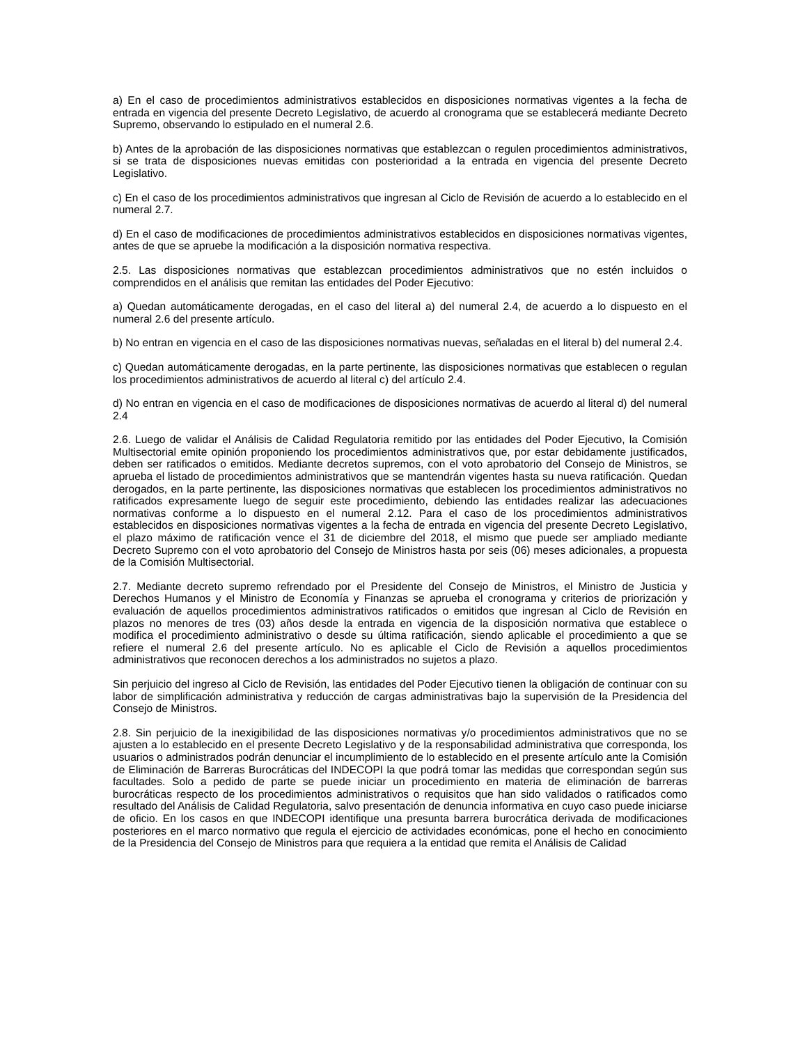a) En el caso de procedimientos administrativos establecidos en disposiciones normativas vigentes a la fecha de entrada en vigencia del presente Decreto Legislativo, de acuerdo al cronograma que se establecerá mediante Decreto Supremo, observando lo estipulado en el numeral 2.6.
b) Antes de la aprobación de las disposiciones normativas que establezcan o regulen procedimientos administrativos, si se trata de disposiciones nuevas emitidas con posterioridad a la entrada en vigencia del presente Decreto Legislativo.
c) En el caso de los procedimientos administrativos que ingresan al Ciclo de Revisión de acuerdo a lo establecido en el numeral 2.7.
d) En el caso de modificaciones de procedimientos administrativos establecidos en disposiciones normativas vigentes, antes de que se apruebe la modificación a la disposición normativa respectiva.
2.5. Las disposiciones normativas que establezcan procedimientos administrativos que no estén incluidos o comprendidos en el análisis que remitan las entidades del Poder Ejecutivo:
a) Quedan automáticamente derogadas, en el caso del literal a) del numeral 2.4, de acuerdo a lo dispuesto en el numeral 2.6 del presente artículo.
b) No entran en vigencia en el caso de las disposiciones normativas nuevas, señaladas en el literal b) del numeral 2.4.
c) Quedan automáticamente derogadas, en la parte pertinente, las disposiciones normativas que establecen o regulan los procedimientos administrativos de acuerdo al literal c) del artículo 2.4.
d) No entran en vigencia en el caso de modificaciones de disposiciones normativas de acuerdo al literal d) del numeral 2.4
2.6. Luego de validar el Análisis de Calidad Regulatoria remitido por las entidades del Poder Ejecutivo, la Comisión Multisectorial emite opinión proponiendo los procedimientos administrativos que, por estar debidamente justificados, deben ser ratificados o emitidos. Mediante decretos supremos, con el voto aprobatorio del Consejo de Ministros, se aprueba el listado de procedimientos administrativos que se mantendrán vigentes hasta su nueva ratificación. Quedan derogados, en la parte pertinente, las disposiciones normativas que establecen los procedimientos administrativos no ratificados expresamente luego de seguir este procedimiento, debiendo las entidades realizar las adecuaciones normativas conforme a lo dispuesto en el numeral 2.12. Para el caso de los procedimientos administrativos establecidos en disposiciones normativas vigentes a la fecha de entrada en vigencia del presente Decreto Legislativo, el plazo máximo de ratificación vence el 31 de diciembre del 2018, el mismo que puede ser ampliado mediante Decreto Supremo con el voto aprobatorio del Consejo de Ministros hasta por seis (06) meses adicionales, a propuesta de la Comisión Multisectorial.
2.7. Mediante decreto supremo refrendado por el Presidente del Consejo de Ministros, el Ministro de Justicia y Derechos Humanos y el Ministro de Economía y Finanzas se aprueba el cronograma y criterios de priorización y evaluación de aquellos procedimientos administrativos ratificados o emitidos que ingresan al Ciclo de Revisión en plazos no menores de tres (03) años desde la entrada en vigencia de la disposición normativa que establece o modifica el procedimiento administrativo o desde su última ratificación, siendo aplicable el procedimiento a que se refiere el numeral 2.6 del presente artículo. No es aplicable el Ciclo de Revisión a aquellos procedimientos administrativos que reconocen derechos a los administrados no sujetos a plazo.
Sin perjuicio del ingreso al Ciclo de Revisión, las entidades del Poder Ejecutivo tienen la obligación de continuar con su labor de simplificación administrativa y reducción de cargas administrativas bajo la supervisión de la Presidencia del Consejo de Ministros.
2.8. Sin perjuicio de la inexigibilidad de las disposiciones normativas y/o procedimientos administrativos que no se ajusten a lo establecido en el presente Decreto Legislativo y de la responsabilidad administrativa que corresponda, los usuarios o administrados podrán denunciar el incumplimiento de lo establecido en el presente artículo ante la Comisión de Eliminación de Barreras Burocráticas del INDECOPI la que podrá tomar las medidas que correspondan según sus facultades. Solo a pedido de parte se puede iniciar un procedimiento en materia de eliminación de barreras burocráticas respecto de los procedimientos administrativos o requisitos que han sido validados o ratificados como resultado del Análisis de Calidad Regulatoria, salvo presentación de denuncia informativa en cuyo caso puede iniciarse de oficio. En los casos en que INDECOPI identifique una presunta barrera burocrática derivada de modificaciones posteriores en el marco normativo que regula el ejercicio de actividades económicas, pone el hecho en conocimiento de la Presidencia del Consejo de Ministros para que requiera a la entidad que remita el Análisis de Calidad